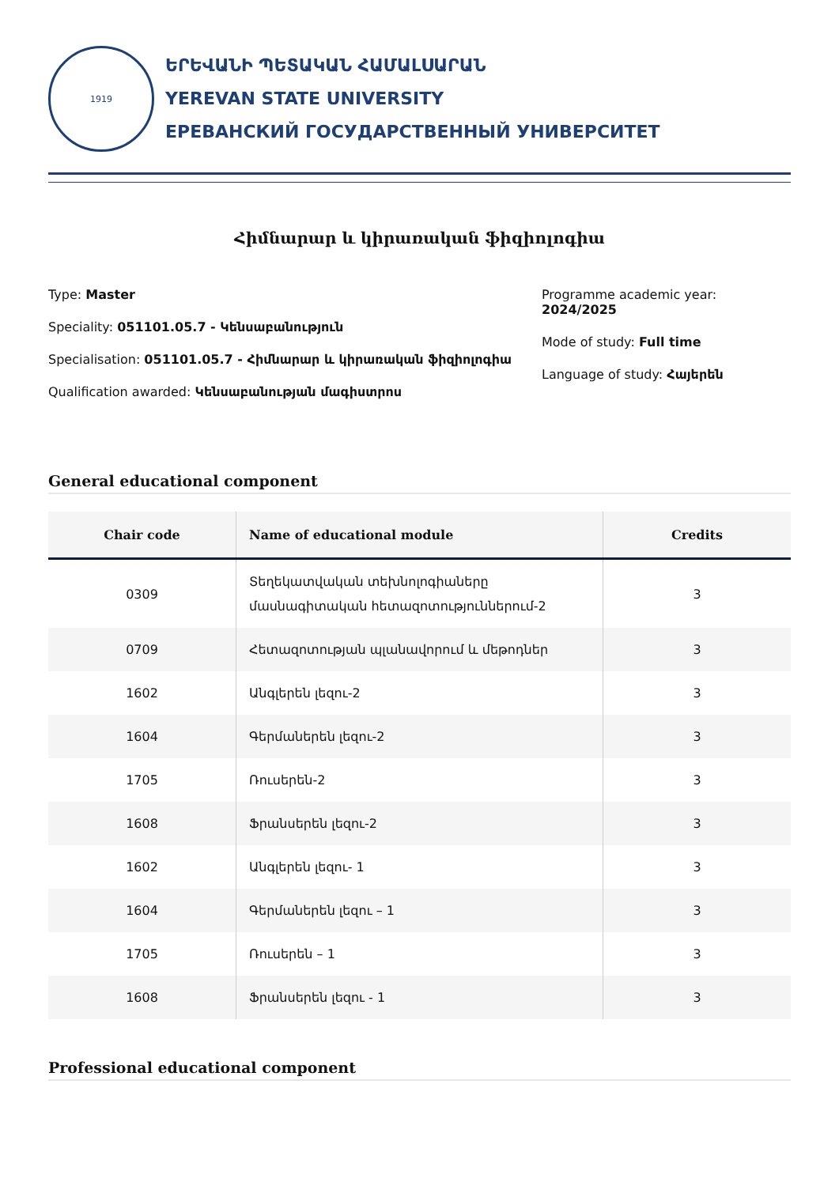1919
ԵՐԵՎԱՆԻ ՊԵՏԱԿԱՆ ՀԱՄԱԼՍԱՐԱՆ
YEREVAN STATE UNIVERSITY
ЕРЕВАНСКИЙ ГОСУДАРСТВЕННЫЙ УНИВЕРСИТЕТ
Հիմնարար և կիրառական ֆիզիոլոգիա
Type: Master
Speciality: 051101.05.7 - Կենսաբանություն
Specialisation: 051101.05.7 - Հիմնարար և կիրառական ֆիզիոլոգիա
Qualification awarded: Կենսաբանության մագիստրոս
Programme academic year: 2024/2025
Mode of study: Full time
Language of study: Հայերեն
General educational component
| Chair code | Name of educational module | Credits |
| --- | --- | --- |
| 0309 | Տեղեկատվական տեխնոլոգիաները մասնագիտական հետազոտություններում-2 | 3 |
| 0709 | Հետազոտության պլանավորում և մեթոդներ | 3 |
| 1602 | Անգլերեն լեզու-2 | 3 |
| 1604 | Գերմաներեն լեզու-2 | 3 |
| 1705 | Ռուսերեն-2 | 3 |
| 1608 | Ֆրանսերեն լեզու-2 | 3 |
| 1602 | Անգլերեն լեզու- 1 | 3 |
| 1604 | Գերմաներեն լեզու – 1 | 3 |
| 1705 | Ռուսերեն – 1 | 3 |
| 1608 | Ֆրանսերեն լեզու - 1 | 3 |
Professional educational component